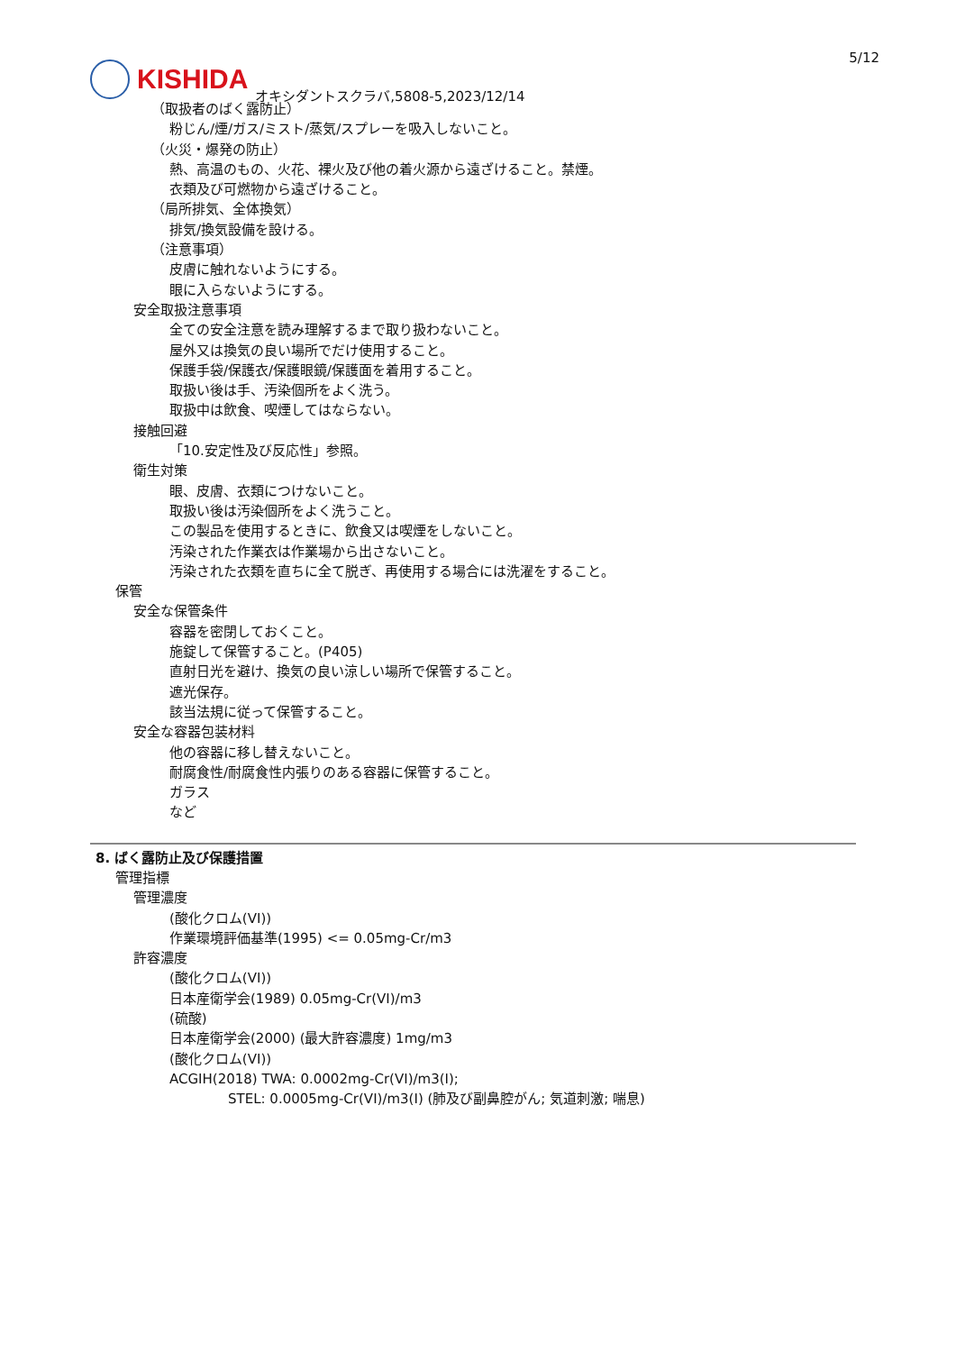5/12
KISHIDA
オキシダントスクラバ,5808-5,2023/12/14
（取扱者のばく露防止）
粉じん/煙/ガス/ミスト/蒸気/スプレーを吸入しないこと。
（火災・爆発の防止）
熱、高温のもの、火花、裸火及び他の着火源から遠ざけること。禁煙。
衣類及び可燃物から遠ざけること。
（局所排気、全体換気）
排気/換気設備を設ける。
（注意事項）
皮膚に触れないようにする。
眼に入らないようにする。
安全取扱注意事項
全ての安全注意を読み理解するまで取り扱わないこと。
屋外又は換気の良い場所でだけ使用すること。
保護手袋/保護衣/保護眼鏡/保護面を着用すること。
取扱い後は手、汚染個所をよく洗う。
取扱中は飲食、喫煙してはならない。
接触回避
「10.安定性及び反応性」参照。
衛生対策
眼、皮膚、衣類につけないこと。
取扱い後は汚染個所をよく洗うこと。
この製品を使用するときに、飲食又は喫煙をしないこと。
汚染された作業衣は作業場から出さないこと。
汚染された衣類を直ちに全て脱ぎ、再使用する場合には洗濯をすること。
保管
安全な保管条件
容器を密閉しておくこと。
施錠して保管すること。(P405)
直射日光を避け、換気の良い涼しい場所で保管すること。
遮光保存。
該当法規に従って保管すること。
安全な容器包装材料
他の容器に移し替えないこと。
耐腐食性/耐腐食性内張りのある容器に保管すること。
ガラス
など
8. ばく露防止及び保護措置
管理指標
管理濃度
(酸化クロム(VI))
作業環境評価基準(1995) <= 0.05mg-Cr/m3
許容濃度
(酸化クロム(VI))
日本産衛学会(1989) 0.05mg-Cr(VI)/m3
(硫酸)
日本産衛学会(2000) (最大許容濃度) 1mg/m3
(酸化クロム(VI))
ACGIH(2018) TWA: 0.0002mg-Cr(VI)/m3(I);
STEL: 0.0005mg-Cr(VI)/m3(I) (肺及び副鼻腔がん; 気道刺激; 喘息)